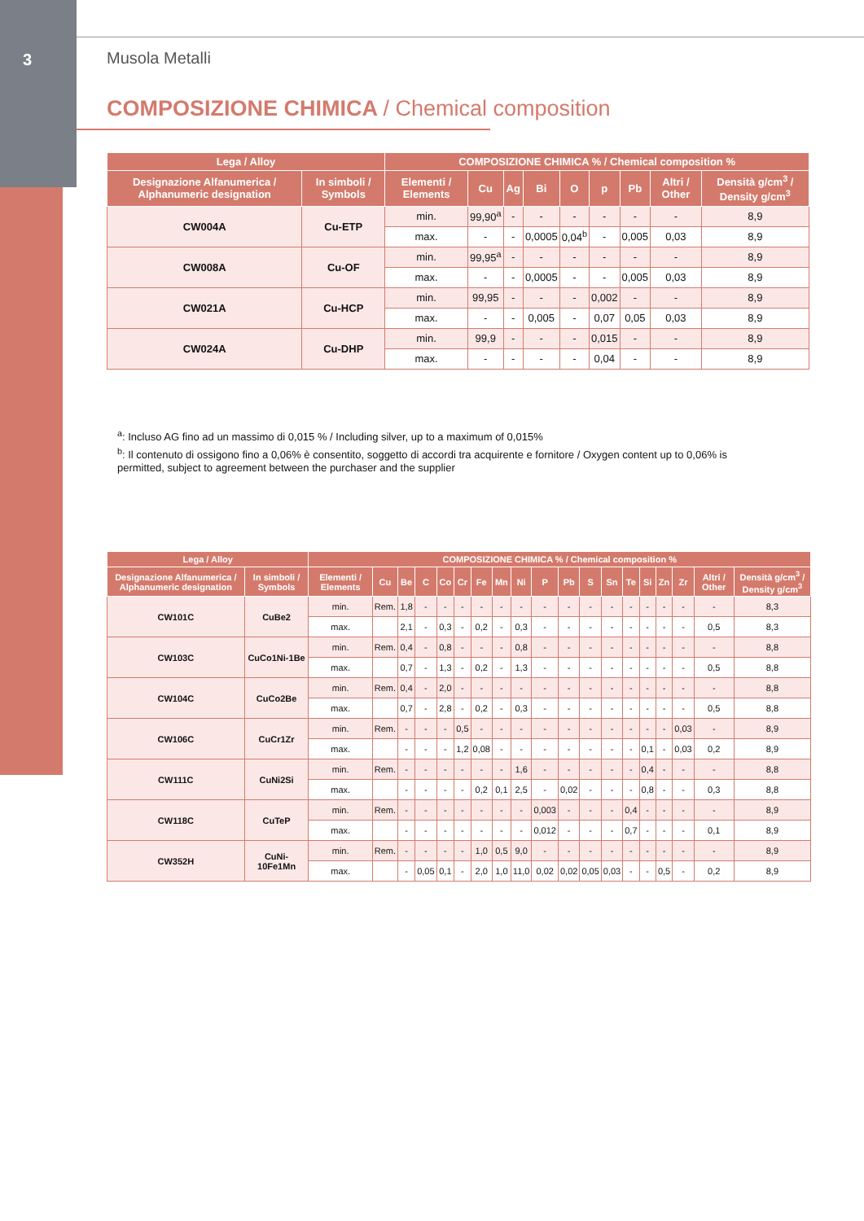3 Musola Metalli
COMPOSIZIONE CHIMICA / Chemical composition
| Lega / Alloy | | COMPOSIZIONE CHIMICA % / Chemical composition % | | | | | | | | |
| --- | --- | --- | --- | --- | --- | --- | --- | --- | --- | --- |
| Designazione Alfanumerica / Alphanumeric designation | In simboli / Symbols | Elementi / Elements | Cu | Ag | Bi | O | p | Pb | Altri / Other | Densità g/cm<sup>3</sup> / Density g/cm<sup>3</sup> |
| CW004A | Cu-ETP | min. | 99,90<sup>a</sup> | - | - | - | - | - | - | 8,9 |
| | | max. | - | - | 0,0005 | 0,04<sup>b</sup> | - | 0,005 | 0,03 | 8,9 |
| CW008A | Cu-OF | min. | 99,95<sup>a</sup> | - | - | - | - | - | - | 8,9 |
| | | max. | - | - | 0,0005 | - | - | 0,005 | 0,03 | 8,9 |
| CW021A | Cu-HCP | min. | 99,95 | - | - | - | 0,002 | - | - | 8,9 |
| | | max. | - | - | 0,005 | - | 0,07 | 0,05 | 0,03 | 8,9 |
| CW024A | Cu-DHP | min. | 99,9 | - | - | - | 0,015 | - | - | 8,9 |
| | | max. | - | - | - | - | 0,04 | - | - | 8,9 |
<sup>a</sup>: Incluso AG fino ad un massimo di 0,015 % / Including silver, up to a maximum of 0,015%
<sup>b</sup>: Il contenuto di ossigono fino a 0,06% è consentito, soggetto di accordi tra acquirente e fornitore / Oxygen content up to 0,06% is permitted, subject to agreement between the purchaser and the supplier
| Lega / Alloy | | COMPOSIZIONE CHIMICA % / Chemical composition % | | | | | | | | | | | | | | | | | | |
| --- | --- | --- | --- | --- | --- | --- | --- | --- | --- | --- | --- | --- | --- | --- | --- | --- | --- | --- | --- | --- |
| Designazione Alfanumerica / Alphanumeric designation | In simboli / Symbols | Elementi / Elements | Cu | Be | C | Co | Cr | Fe | Mn | Ni | P | Pb | S | Sn | Te | Si | Zn | Zr | Altri / Other | Densità g/cm<sup>3</sup> / Density g/cm<sup>3</sup> |
| CW101C | CuBe2 | min. | Rem. | 1,8 | - | - | - | - | - | - | - | - | - | - | - | - | - | - | - | 8,3 |
| | | max. | | 2,1 | - | 0,3 | - | 0,2 | - | 0,3 | - | - | - | - | - | - | - | - | 0,5 | 8,3 |
| CW103C | CuCo1Ni-1Be | min. | Rem. | 0,4 | - | 0,8 | - | - | - | 0,8 | - | - | - | - | - | - | - | - | - | 8,8 |
| | | max. | | 0,7 | - | 1,3 | - | 0,2 | - | 1,3 | - | - | - | - | - | - | - | - | 0,5 | 8,8 |
| CW104C | CuCo2Be | min. | Rem. | 0,4 | - | 2,0 | - | - | - | - | - | - | - | - | - | - | - | - | - | 8,8 |
| | | max. | | 0,7 | - | 2,8 | - | 0,2 | - | 0,3 | - | - | - | - | - | - | - | - | 0,5 | 8,8 |
| CW106C | CuCr1Zr | min. | Rem. | - | - | - | 0,5 | - | - | - | - | - | - | - | - | - | - | 0,03 | - | 8,9 |
| | | max. | | - | - | - | 1,2 | 0,08 | - | - | - | - | - | - | - | 0,1 | - | 0,03 | 0,2 | 8,9 |
| CW111C | CuNi2Si | min. | Rem. | - | - | - | - | - | - | 1,6 | - | - | - | - | - | 0,4 | - | - | - | 8,8 |
| | | max. | | - | - | - | - | 0,2 | 0,1 | 2,5 | - | 0,02 | - | - | - | 0,8 | - | - | 0,3 | 8,8 |
| CW118C | CuTeP | min. | Rem. | - | - | - | - | - | - | - | 0,003 | - | - | - | 0,4 | - | - | - | - | 8,9 |
| | | max. | | - | - | - | - | - | - | - | 0,012 | - | - | - | 0,7 | - | - | - | 0,1 | 8,9 |
| CW352H | CuNi-10Fe1Mn | min. | Rem. | - | - | - | - | 1,0 | 0,5 | 9,0 | - | - | - | - | - | - | - | - | - | 8,9 |
| | | max. | | - | 0,05 | 0,1 | - | 2,0 | 1,0 | 11,0 | 0,02 | 0,02 | 0,05 | 0,03 | - | - | 0,5 | - | 0,2 | 8,9 |